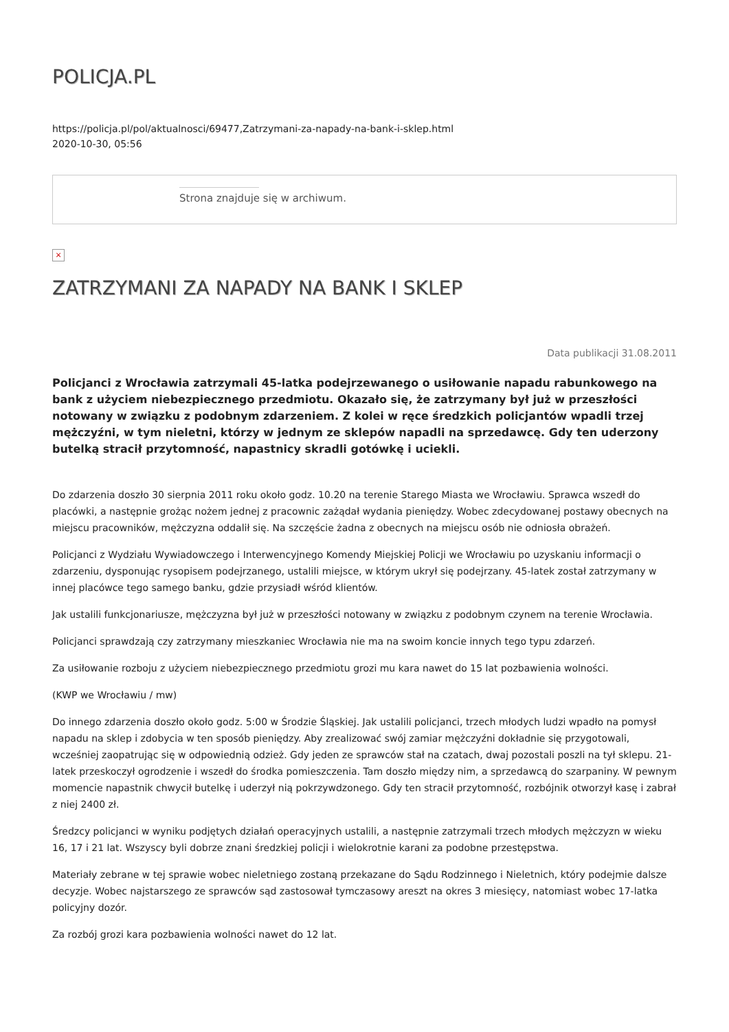POLICJA.PL
https://policja.pl/pol/aktualnosci/69477,Zatrzymani-za-napady-na-bank-i-sklep.html
2020-10-30, 05:56
Strona znajduje się w archiwum.
×
ZATRZYMANI ZA NAPADY NA BANK I SKLEP
Data publikacji 31.08.2011
Policjanci z Wrocławia zatrzymali 45-latka podejrzewanego o usiłowanie napadu rabunkowego na bank z użyciem niebezpiecznego przedmiotu. Okazało się, że zatrzymany był już w przeszłości notowany w związku z podobnym zdarzeniem. Z kolei w ręce średzkich policjantów wpadli trzej mężczyźni, w tym nieletni, którzy w jednym ze sklepów napadli na sprzedawcę. Gdy ten uderzony butelką stracił przytomność, napastnicy skradli gotówkę i uciekli.
Do zdarzenia doszło 30 sierpnia 2011 roku około godz. 10.20 na terenie Starego Miasta we Wrocławiu. Sprawca wszedł do placówki, a następnie grożąc nożem jednej z pracownic zażądał wydania pieniędzy. Wobec zdecydowanej postawy obecnych na miejscu pracowników, mężczyzna oddalił się. Na szczęście żadna z obecnych na miejscu osób nie odniosła obrażeń.
Policjanci z Wydziału Wywiadowczego i Interwencyjnego Komendy Miejskiej Policji we Wrocławiu po uzyskaniu informacji o zdarzeniu, dysponując rysopisem podejrzanego, ustalili miejsce, w którym ukrył się podejrzany. 45-latek został zatrzymany w innej placówce tego samego banku, gdzie przysiadł wśród klientów.
Jak ustalili funkcjonariusze, mężczyzna był już w przeszłości notowany w związku z podobnym czynem na terenie Wrocławia.
Policjanci sprawdzają czy zatrzymany mieszkaniec Wrocławia nie ma na swoim koncie innych tego typu zdarzeń.
Za usiłowanie rozboju z użyciem niebezpiecznego przedmiotu grozi mu kara nawet do 15 lat pozbawienia wolności.
(KWP we Wrocławiu / mw)
Do innego zdarzenia doszło około godz. 5:00 w Środzie Śląskiej. Jak ustalili policjanci, trzech młodych ludzi wpadło na pomysł napadu na sklep i zdobycia w ten sposób pieniędzy. Aby zrealizować swój zamiar mężczyźni dokładnie się przygotowali, wcześniej zaopatrując się w odpowiednią odzież. Gdy jeden ze sprawców stał na czatach, dwaj pozostali poszli na tył sklepu. 21-latek przeskoczył ogrodzenie i wszedł do środka pomieszczenia. Tam doszło między nim, a sprzedawcą do szarpaniny. W pewnym momencie napastnik chwycił butelkę i uderzył nią pokrzywdzonego. Gdy ten stracił przytomność, rozbójnik otworzył kasę i zabrał z niej 2400 zł.
Średzcy policjanci w wyniku podjętych działań operacyjnych ustalili, a następnie zatrzymali trzech młodych mężczyzn w wieku 16, 17 i 21 lat. Wszyscy byli dobrze znani średzkiej policji i wielokrotnie karani za podobne przestępstwa.
Materiały zebrane w tej sprawie wobec nieletniego zostaną przekazane do Sądu Rodzinnego i Nieletnich, który podejmie dalsze decyzje. Wobec najstarszego ze sprawców sąd zastosował tymczasowy areszt na okres 3 miesięcy, natomiast wobec 17-latka policyjny dozór.
Za rozbój grozi kara pozbawienia wolności nawet do 12 lat.